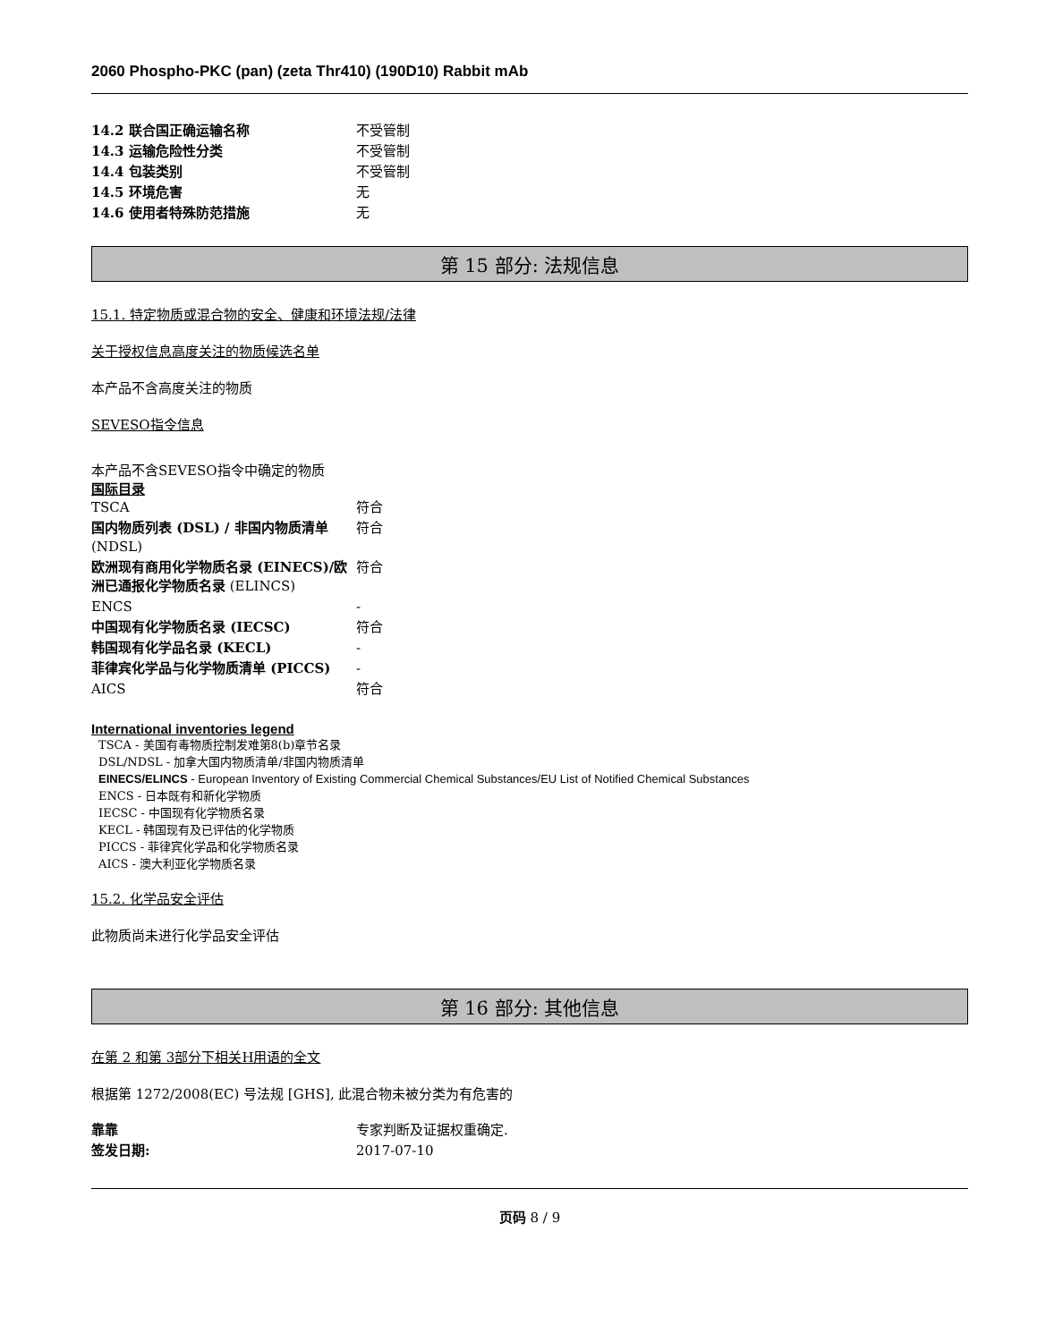2060 Phospho-PKC (pan) (zeta Thr410) (190D10) Rabbit mAb
| 14.2 联合国正确运输名称 | 不受管制 |
| 14.3 运输危险性分类 | 不受管制 |
| 14.4 包装类别 | 不受管制 |
| 14.5 环境危害 | 无 |
| 14.6 使用者特殊防范措施 | 无 |
第 15 部分: 法规信息
15.1. 特定物质或混合物的安全、健康和环境法规/法律
关于授权信息高度关注的物质候选名单
本产品不含高度关注的物质
SEVESO指令信息
本产品不含SEVESO指令中确定的物质
国际目录
| TSCA | 符合 |
| 国内物质列表 (DSL) / 非国内物质清单 (NDSL) | 符合 |
| 欧洲现有商用化学物质名录 (EINECS)/欧洲已通报化学物质名录 (ELINCS) | 符合 |
| ENCS | - |
| 中国现有化学物质名录 (IECSC) | 符合 |
| 韩国现有化学品名录 (KECL) | - |
| 菲律宾化学品与化学物质清单 (PICCS) | - |
| AICS | 符合 |
International inventories legend
TSCA - 美国有毒物质控制发难第8(b)章节名录
DSL/NDSL - 加拿大国内物质清单/非国内物质清单
EINECS/ELINCS - European Inventory of Existing Commercial Chemical Substances/EU List of Notified Chemical Substances
ENCS - 日本既有和新化学物质
IECSC - 中国现有化学物质名录
KECL - 韩国现有及已评估的化学物质
PICCS - 菲律宾化学品和化学物质名录
AICS - 澳大利亚化学物质名录
15.2. 化学品安全评估
此物质尚未进行化学品安全评估
第 16 部分: 其他信息
在第 2 和第 3部分下相关H用语的全文
根据第 1272/2008(EC) 号法规 [GHS], 此混合物未被分类为有危害的
| 靠靠 | 专家判断及证据权重确定. |
| 签发日期: | 2017-07-10 |
页码 8 / 9